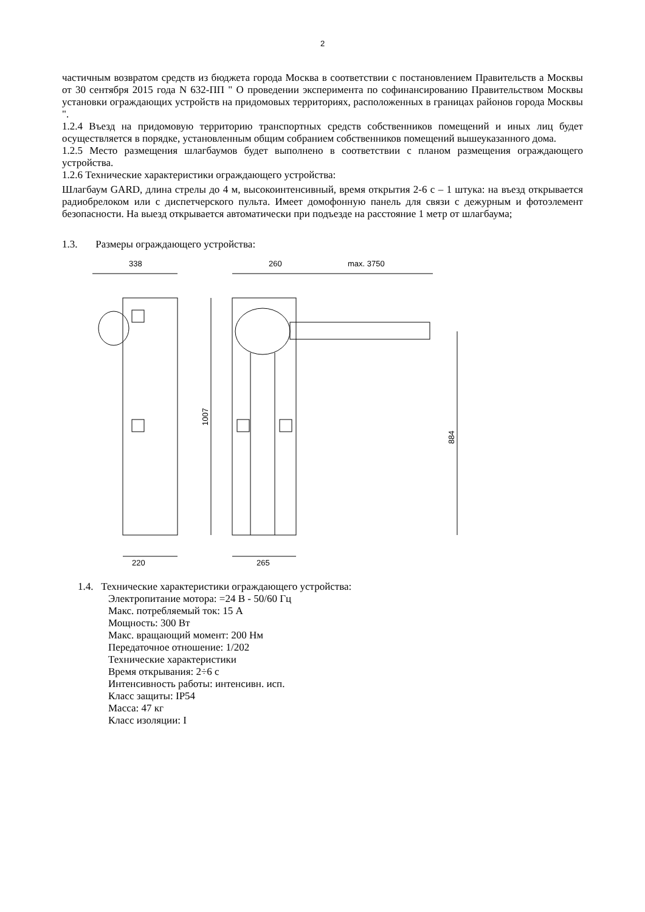2
частичным возвратом средств из бюджета города Москва в соответствии с постановлением Правительств а Москвы от 30 сентября 2015 года N 632-ПП " О проведении эксперимента по софинансированию Правительством Москвы установки ограждающих устройств на придомовых территориях, расположенных в границах районов города Москвы ".
1.2.4 Въезд на придомовую территорию транспортных средств собственников помещений и иных лиц будет осуществляется в порядке, установленным общим собранием собственников помещений вышеуказанного дома.
1.2.5 Место размещения шлагбаумов будет выполнено в соответствии с планом размещения ограждающего устройства.
1.2.6 Технические характеристики ограждающего устройства:
Шлагбаум GARD, длина стрелы до 4 м, высокоинтенсивный, время открытия 2-6 с – 1 штука: на въезд открывается радиобрелоком или с диспетчерского пульта. Имеет домофонную панель для связи с дежурным и фотоэлемент безопасности. На выезд открывается автоматически при подъезде на расстояние 1 метр от шлагбаума;
1.3. Размеры ограждающего устройства:
338
220
260
max. 3750
1007
884
265
1.4. Технические характеристики ограждающего устройства:
Электропитание мотора: =24 В - 50/60 Гц
Макс. потребляемый ток: 15 А
Мощность: 300 Вт
Макс. вращающий момент: 200 Нм
Передаточное отношение: 1/202
Технические характеристики
Время открывания: 2÷6 с
Интенсивность работы: интенсивн. исп.
Класс защиты: IP54
Масса: 47 кг
Класс изоляции: I